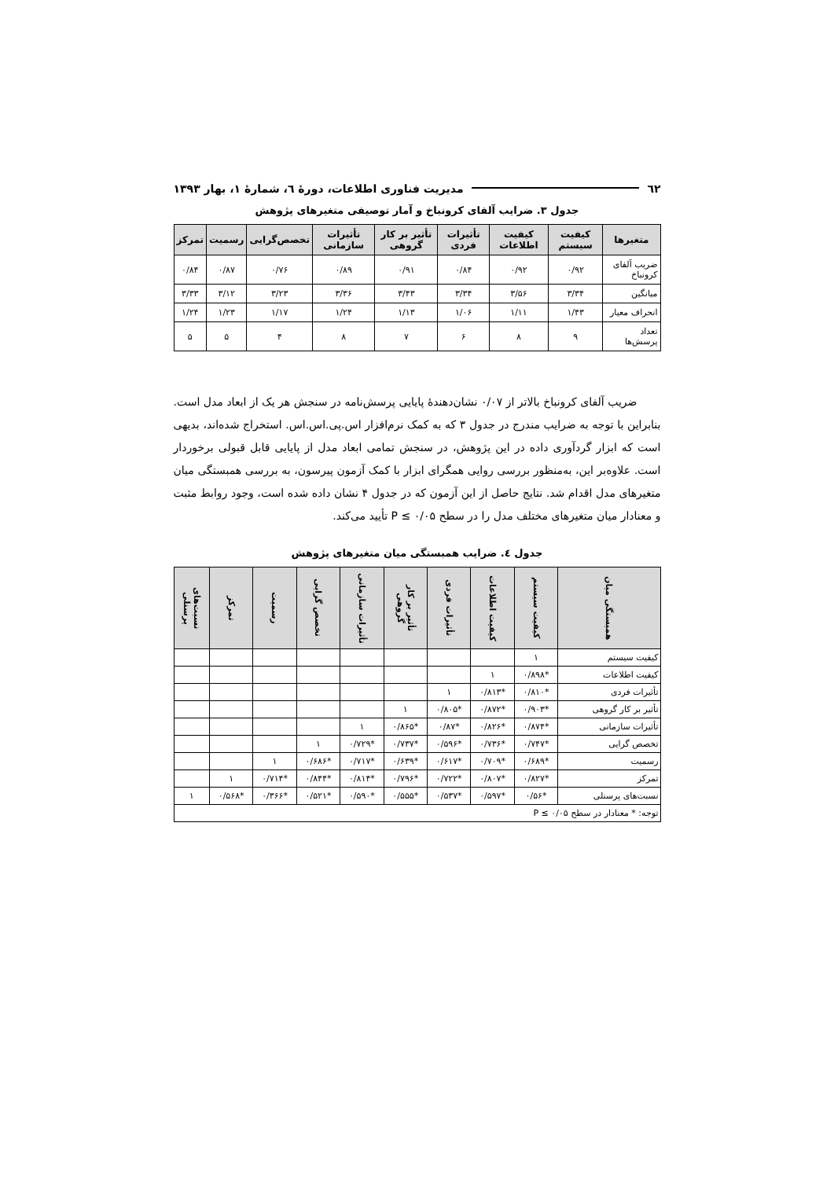٦٢ مدیریت فناوری اطلاعات، دورهٔ ٦، شمارهٔ ١، بهار ١٣٩٣
جدول ٣. ضرایب آلفای کرونباخ و آمار توصیفی متغیرهای پژوهش
| متغیرها | کیفیت سیستم | کیفیت اطلاعات | تأثیرات فردی | تأثیر بر کار گروهی | تأثیرات سازمانی | تخصص‌گرایی | رسمیت | تمرکز |
| --- | --- | --- | --- | --- | --- | --- | --- | --- |
| ضریب آلفای کرونباخ | ۰/۹۲ | ۰/۹۲ | ۰/۸۴ | ۰/۹۱ | ۰/۸۹ | ۰/۷۶ | ۰/۸۷ | ۰/۸۴ |
| میانگین | ۳/۳۴ | ۳/۵۶ | ۳/۳۴ | ۳/۴۳ | ۳/۳۶ | ۳/۲۳ | ۳/۱۲ | ۳/۳۳ |
| انحراف معیار | ۱/۴۳ | ۱/۱۱ | ۱/۰۶ | ۱/۱۳ | ۱/۲۴ | ۱/۱۷ | ۱/۲۳ | ۱/۲۴ |
| تعداد پرسش‌ها | ۹ | ۸ | ۶ | ۷ | ۸ | ۴ | ۵ | ۵ |
ضریب آلفای کرونباخ بالاتر از ۰/۰۷ نشان‌دهندهٔ پایایی پرسش‌نامه در سنجش هر یک از ابعاد مدل است. بنابراین با توجه به ضرایب مندرج در جدول ۳ که به کمک نرم‌افزار اس.پی.اس.اس. استخراج شده‌اند، بدیهی است که ابزار گردآوری داده در این پژوهش، در سنجش تمامی ابعاد مدل از پایایی قابل قبولی برخوردار است. علاوه‌بر این، به‌منظور بررسی روایی همگرای ابزار با کمک آزمون پیرسون، به بررسی همبستگی میان متغیرهای مدل اقدام شد. نتایج حاصل از این آزمون که در جدول ۴ نشان داده شده است، وجود روابط مثبت و معنادار میان متغیرهای مختلف مدل را در سطح P ≤ ۰/۰۵ تأیید می‌کند.
جدول ٤. ضرایب همبستگی میان متغیرهای پژوهش
| همبستگی میان | کیفیت سیستم | کیفیت اطلاعات | تأثیرات فردی | تأثیر بر کار گروهی | تأثیرات سازمانی | تخصص گرایی | رسمیت | تمرکز | نسبت‌های پرسنلی |
| --- | --- | --- | --- | --- | --- | --- | --- | --- | --- |
| کیفیت سیستم | ۱ | | | | | | | | |
| کیفیت اطلاعات | *۰/۸۹۸ | ۱ | | | | | | | |
| تأثیرات فردی | *۰/۸۱۰ | *۰/۸۱۳ | ۱ | | | | | | |
| تأثیر بر کار گروهی | *۰/۹۰۳ | *۰/۸۷۲ | *۰/۸۰۵ | ۱ | | | | | |
| تأثیرات سازمانی | *۰/۸۷۴ | *۰/۸۲۶ | *۰/۸۷ | *۰/۸۶۵ | ۱ | | | | |
| تخصص گرایی | *۰/۷۴۷ | *۰/۷۳۶ | *۰/۵۹۶ | *۰/۷۳۷ | *۰/۷۲۹ | ۱ | | | |
| رسمیت | *۰/۶۸۹ | *۰/۷۰۹ | *۰/۶۱۷ | *۰/۶۳۹ | *۰/۷۱۷ | *۰/۶۸۶ | ۱ | | |
| تمرکز | *۰/۸۲۷ | *۰/۸۰۷ | *۰/۷۲۲ | *۰/۷۹۶ | *۰/۸۱۴ | *۰/۸۴۴ | *۰/۷۱۴ | ۱ | |
| نسبت‌های پرسنلی | *۰/۵۶ | *۰/۵۹۷ | *۰/۵۳۷ | *۰/۵۵۵ | *۰/۵۹۰ | *۰/۵۲۱ | *۰/۳۶۶ | *۰/۵۶۸ | ۱ |
| توجه: * معنادار در سطح P ≤ ۰/۰۵ | | | | | | | | | |